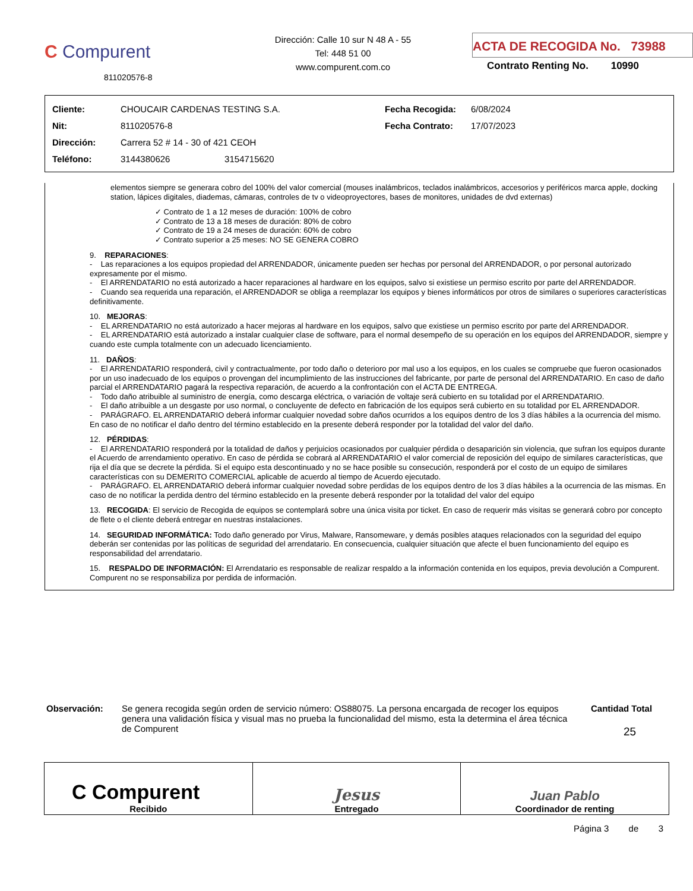C Compurent
811020576-8
Dirección: Calle 10 sur N 48 A - 55
Tel: 448 51 00
www.compurent.com.co
ACTA DE RECOGIDA No. 73988
Contrato Renting No. 10990
| Cliente: | CHOUCAIR CARDENAS TESTING S.A. | Fecha Recogida: | 6/08/2024 |
| Nit: | 811020576-8 | Fecha Contrato: | 17/07/2023 |
| Dirección: | Carrera 52 # 14 - 30 of 421 CEOH | | |
| Teléfono: | 3144380626 3154715620 | | |
elementos siempre se generara cobro del 100% del valor comercial (mouses inalámbricos, teclados inalámbricos, accesorios y periféricos marca apple, docking station, lápices digitales, diademas, cámaras, controles de tv o videoproyectores, bases de monitores, unidades de dvd externas)
✓ Contrato de 1 a 12 meses de duración: 100% de cobro
✓ Contrato de 13 a 18 meses de duración: 80% de cobro
✓ Contrato de 19 a 24 meses de duración: 60% de cobro
✓ Contrato superior a 25 meses: NO SE GENERA COBRO
9. REPARACIONES:
- Las reparaciones a los equipos propiedad del ARRENDADOR, únicamente pueden ser hechas por personal del ARRENDADOR, o por personal autorizado expresamente por el mismo.
- El ARRENDATARIO no está autorizado a hacer reparaciones al hardware en los equipos, salvo si existiese un permiso escrito por parte del ARRENDADOR.
- Cuando sea requerida una reparación, el ARRENDADOR se obliga a reemplazar los equipos y bienes informáticos por otros de similares o superiores características definitivamente.
10. MEJORAS:
- EL ARRENDATARIO no está autorizado a hacer mejoras al hardware en los equipos, salvo que existiese un permiso escrito por parte del ARRENDADOR.
- EL ARRENDATARIO está autorizado a instalar cualquier clase de software, para el normal desempeño de su operación en los equipos del ARRENDADOR, siempre y cuando este cumpla totalmente con un adecuado licenciamiento.
11. DAÑOS:
- El ARRENDATARIO responderá, civil y contractualmente, por todo daño o deterioro por mal uso a los equipos, en los cuales se compruebe que fueron ocasionados por un uso inadecuado de los equipos o provengan del incumplimiento de las instrucciones del fabricante, por parte de personal del ARRENDATARIO. En caso de daño parcial el ARRENDATARIO pagará la respectiva reparación, de acuerdo a la confrontación con el ACTA DE ENTREGA.
- Todo daño atribuible al suministro de energía, como descarga eléctrica, o variación de voltaje será cubierto en su totalidad por el ARRENDATARIO.
- El daño atribuible a un desgaste por uso normal, o concluyente de defecto en fabricación de los equipos será cubierto en su totalidad por EL ARRENDADOR.
- PARÁGRAFO. EL ARRENDATARIO deberá informar cualquier novedad sobre daños ocurridos a los equipos dentro de los 3 días hábiles a la ocurrencia del mismo. En caso de no notificar el daño dentro del término establecido en la presente deberá responder por la totalidad del valor del daño.
12. PÉRDIDAS:
- El ARRENDATARIO responderá por la totalidad de daños y perjuicios ocasionados por cualquier pérdida o desaparición sin violencia, que sufran los equipos durante el Acuerdo de arrendamiento operativo. En caso de pérdida se cobrará al ARRENDATARIO el valor comercial de reposición del equipo de similares características, que rija el día que se decrete la pérdida. Si el equipo esta descontinuado y no se hace posible su consecución, responderá por el costo de un equipo de similares características con su DEMERITO COMERCIAL aplicable de acuerdo al tiempo de Acuerdo ejecutado.
- PARÁGRAFO. EL ARRENDATARIO deberá informar cualquier novedad sobre perdidas de los equipos dentro de los 3 días hábiles a la ocurrencia de las mismas. En caso de no notificar la perdida dentro del término establecido en la presente deberá responder por la totalidad del valor del equipo
13. RECOGIDA: El servicio de Recogida de equipos se contemplará sobre una única visita por ticket. En caso de requerir más visitas se generará cobro por concepto de flete o el cliente deberá entregar en nuestras instalaciones.
14. SEGURIDAD INFORMÁTICA: Todo daño generado por Virus, Malware, Ransomeware, y demás posibles ataques relacionados con la seguridad del equipo deberán ser contenidas por las políticas de seguridad del arrendatario. En consecuencia, cualquier situación que afecte el buen funcionamiento del equipo es responsabilidad del arrendatario.
15. RESPALDO DE INFORMACIÓN: El Arrendatario es responsable de realizar respaldo a la información contenida en los equipos, previa devolución a Compurent. Compurent no se responsabiliza por perdida de información.
Observación: Se genera recogida según orden de servicio número: OS88075. La persona encargada de recoger los equipos genera una validación física y visual mas no prueba la funcionalidad del mismo, esta la determina el área técnica de Compurent
Cantidad Total
25
| C Compurent Recibido | Jesus Entregado | Juan Pablo Coordinador de renting |
Página 3 de 3